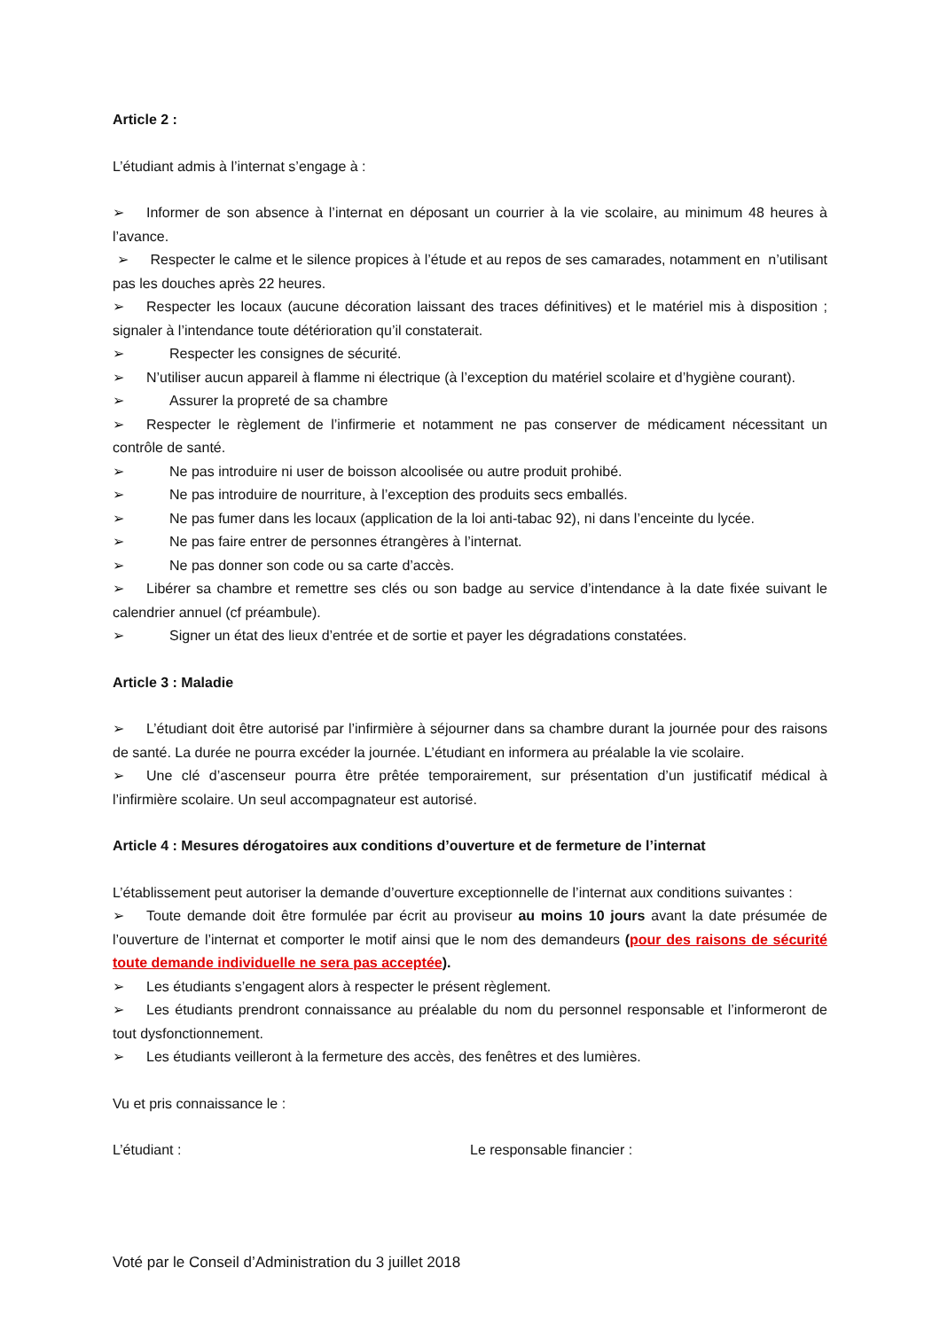Article 2 :
L’étudiant admis à l’internat s’engage à :
➢ Informer de son absence à l’internat en déposant un courrier à la vie scolaire, au minimum 48 heures à l’avance.
➢ Respecter le calme et le silence propices à l’étude et au repos de ses camarades, notamment en n’utilisant pas les douches après 22 heures.
➢ Respecter les locaux (aucune décoration laissant des traces définitives) et le matériel mis à disposition ; signaler à l’intendance toute détérioration qu’il constaterait.
➢ Respecter les consignes de sécurité.
➢ N’utiliser aucun appareil à flamme ni électrique (à l’exception du matériel scolaire et d’hygiène courant).
➢ Assurer la propreté de sa chambre
➢ Respecter le règlement de l’infirmerie et notamment ne pas conserver de médicament nécessitant un contrôle de santé.
➢ Ne pas introduire ni user de boisson alcoolisée ou autre produit prohibé.
➢ Ne pas introduire de nourriture, à l’exception des produits secs emballés.
➢ Ne pas fumer dans les locaux (application de la loi anti-tabac 92), ni dans l’enceinte du lycée.
➢ Ne pas faire entrer de personnes étrangères à l’internat.
➢ Ne pas donner son code ou sa carte d’accès.
➢ Libérer sa chambre et remettre ses clés ou son badge au service d’intendance à la date fixée suivant le calendrier annuel (cf préambule).
➢ Signer un état des lieux d’entrée et de sortie et payer les dégradations constatées.
Article 3 : Maladie
➢ L’étudiant doit être autorisé par l’infirmière à séjourner dans sa chambre durant la journée pour des raisons de santé. La durée ne pourra excéder la journée. L’étudiant en informera au préalable la vie scolaire.
➢ Une clé d’ascenseur pourra être prêtée temporairement, sur présentation d’un justificatif médical à l’infirmière scolaire. Un seul accompagnateur est autorisé.
Article 4 : Mesures dérogatoires aux conditions d’ouverture et de fermeture de l’internat
L’établissement peut autoriser la demande d’ouverture exceptionnelle de l’internat aux conditions suivantes :
➢ Toute demande doit être formulée par écrit au proviseur au moins 10 jours avant la date présumée de l’ouverture de l’internat et comporter le motif ainsi que le nom des demandeurs (pour des raisons de sécurité toute demande individuelle ne sera pas acceptée).
➢ Les étudiants s’engagent alors à respecter le présent règlement.
➢ Les étudiants prendront connaissance au préalable du nom du personnel responsable et l’informeront de tout dysfonctionnement.
➢ Les étudiants veilleront à la fermeture des accès, des fenêtres et des lumières.
Vu et pris connaissance le :
L’étudiant : Le responsable financier :
Voté par le Conseil d’Administration du 3 juillet 2018